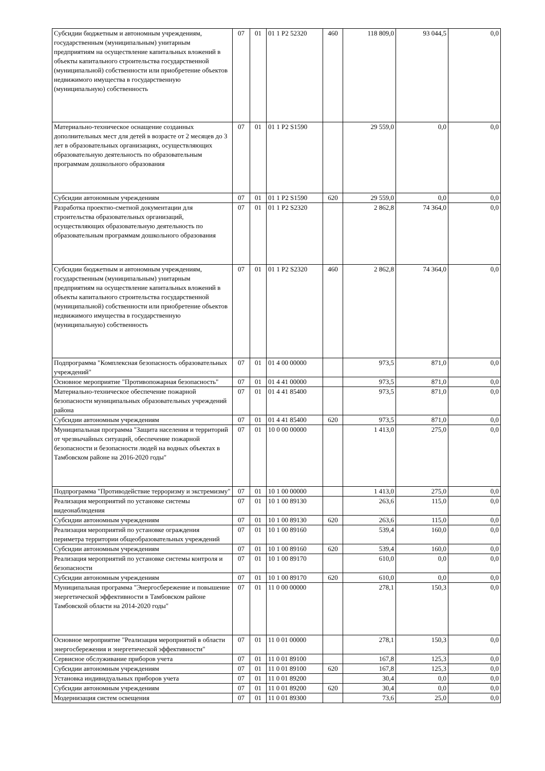| Субсидии бюджетным и автономным учреждениям, государственным (муниципальным) унитарным предприятиям на осуществление капитальных вложений в объекты капитального строительства государственной (муниципальной) собственности или приобретение объектов недвижимого имущества в государственную (муниципальную) собственность | 07 | 01 | 01 1 P2 52320 | 460 | 118 809,0 | 93 044,5 | 0,0 |
| Материально-техническое оснащение созданных дополнительных мест для детей в возрасте от 2 месяцев до 3 лет в образовательных организациях, осуществляющих образовательную деятельность по образовательным программам дошкольного образования | 07 | 01 | 01 1 P2 S1590 | | 29 559,0 | 0,0 | 0,0 |
| Субсидии автономным учреждениям | 07 | 01 | 01 1 P2 S1590 | 620 | 29 559,0 | 0,0 | 0,0 |
| Разработка проектно-сметной документации для строительства образовательных организаций, осуществляющих образовательную деятельность по образовательным программам дошкольного образования | 07 | 01 | 01 1 P2 S2320 | | 2 862,8 | 74 364,0 | 0,0 |
| Субсидии бюджетным и автономным учреждениям, государственным (муниципальным) унитарным предприятиям на осуществление капитальных вложений в объекты капитального строительства государственной (муниципальной) собственности или приобретение объектов недвижимого имущества в государственную (муниципальную) собственность | 07 | 01 | 01 1 P2 S2320 | 460 | 2 862,8 | 74 364,0 | 0,0 |
| Подпрограмма "Комплексная безопасность образовательных учреждений" | 07 | 01 | 01 4 00 00000 | | 973,5 | 871,0 | 0,0 |
| Основное мероприятие "Противопожарная безопасность" | 07 | 01 | 01 4 41 00000 | | 973,5 | 871,0 | 0,0 |
| Материально-техническое обеспечение пожарной безопасности муниципальных образовательных учреждений района | 07 | 01 | 01 4 41 85400 | | 973,5 | 871,0 | 0,0 |
| Субсидии автономным учреждениям | 07 | 01 | 01 4 41 85400 | 620 | 973,5 | 871,0 | 0,0 |
| Муниципальная программа "Защита населения и территорий от чрезвычайных ситуаций, обеспечение пожарной безопасности и безопасности людей на водных объектах в Тамбовском районе на 2016-2020 годы" | 07 | 01 | 10 0 00 00000 | | 1 413,0 | 275,0 | 0,0 |
| Подпрограмма "Противодействие терроризму и экстремизму" | 07 | 01 | 10 1 00 00000 | | 1 413,0 | 275,0 | 0,0 |
| Реализация мероприятий по установке системы видеонаблюдения | 07 | 01 | 10 1 00 89130 | | 263,6 | 115,0 | 0,0 |
| Субсидии автономным учреждениям | 07 | 01 | 10 1 00 89130 | 620 | 263,6 | 115,0 | 0,0 |
| Реализация мероприятий по установке ограждения периметра территории общеобразовательных учреждений | 07 | 01 | 10 1 00 89160 | | 539,4 | 160,0 | 0,0 |
| Субсидии автономным учреждениям | 07 | 01 | 10 1 00 89160 | 620 | 539,4 | 160,0 | 0,0 |
| Реализация мероприятий по установке системы контроля и безопасности | 07 | 01 | 10 1 00 89170 | | 610,0 | 0,0 | 0,0 |
| Субсидии автономным учреждениям | 07 | 01 | 10 1 00 89170 | 620 | 610,0 | 0,0 | 0,0 |
| Муниципальная программа "Энергосбережение и повышение энергетической эффективности в Тамбовском районе Тамбовской области на 2014-2020 годы" | 07 | 01 | 11 0 00 00000 | | 278,1 | 150,3 | 0,0 |
| Основное мероприятие "Реализация мероприятий в области энергосбережения и энергетической эффективности" | 07 | 01 | 11 0 01 00000 | | 278,1 | 150,3 | 0,0 |
| Сервисное обслуживание приборов учета | 07 | 01 | 11 0 01 89100 | | 167,8 | 125,3 | 0,0 |
| Субсидии автономным учреждениям | 07 | 01 | 11 0 01 89100 | 620 | 167,8 | 125,3 | 0,0 |
| Установка индивидуальных приборов учета | 07 | 01 | 11 0 01 89200 | | 30,4 | 0,0 | 0,0 |
| Субсидии автономным учреждениям | 07 | 01 | 11 0 01 89200 | 620 | 30,4 | 0,0 | 0,0 |
| Модернизация систем освещения | 07 | 01 | 11 0 01 89300 | | 73,6 | 25,0 | 0,0 |